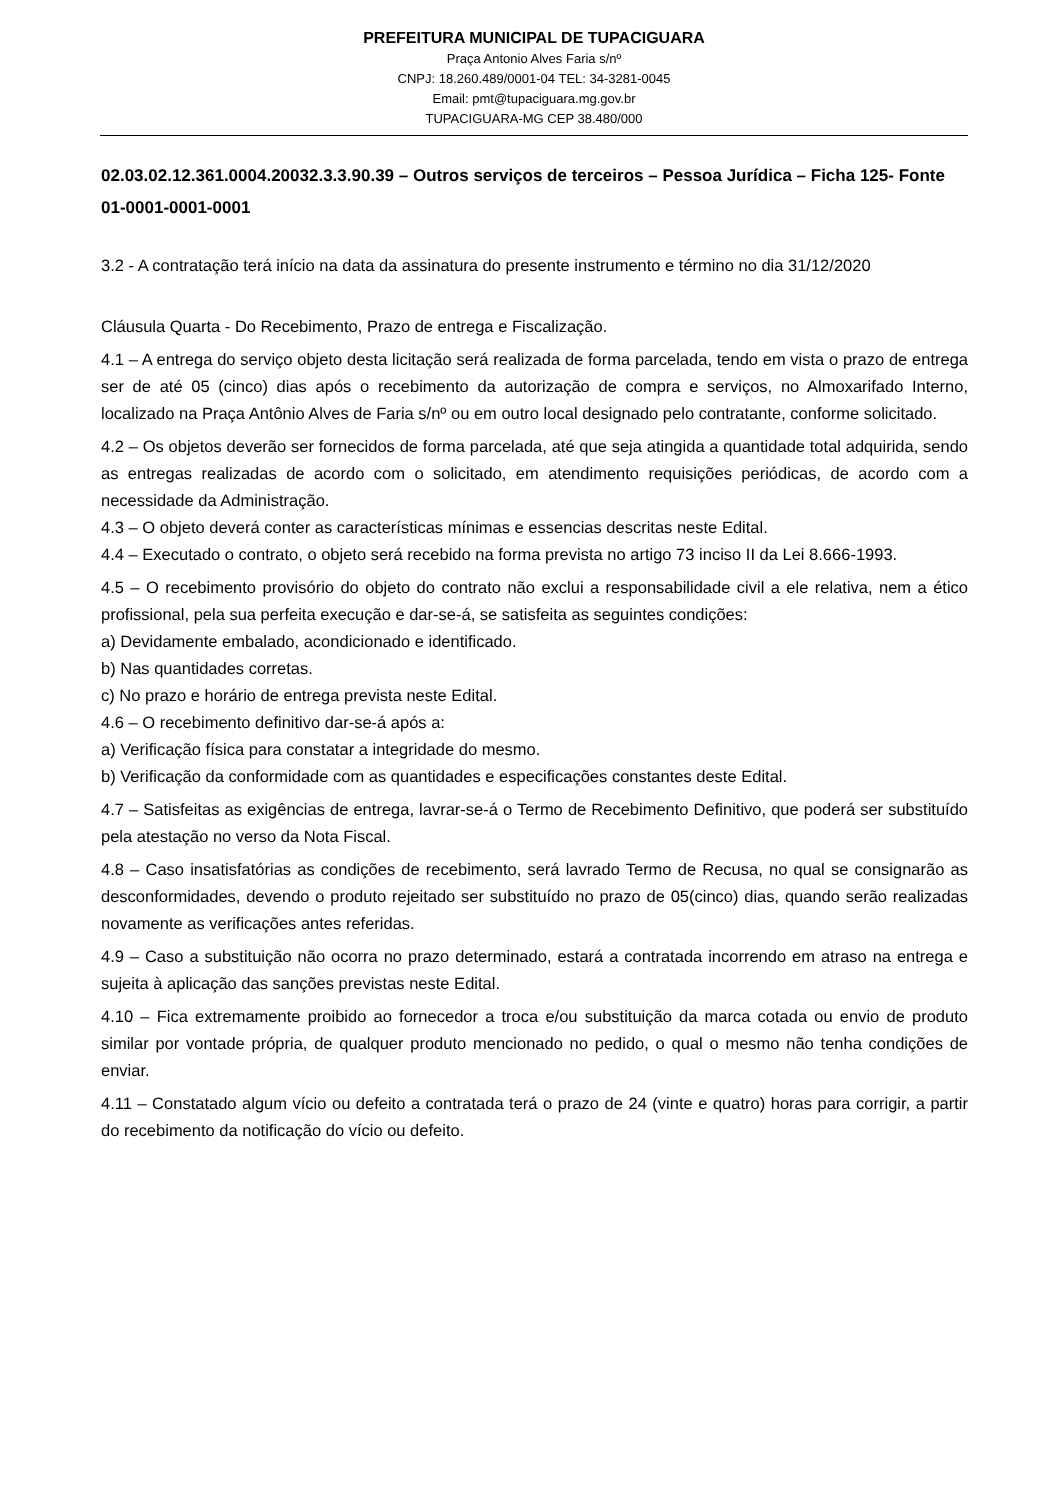PREFEITURA MUNICIPAL DE TUPACIGUARA
Praça Antonio Alves Faria s/nº
CNPJ: 18.260.489/0001-04 TEL: 34-3281-0045
Email: pmt@tupaciguara.mg.gov.br
TUPACIGUARA-MG CEP 38.480/000
02.03.02.12.361.0004.20032.3.3.90.39 – Outros serviços de terceiros – Pessoa Jurídica – Ficha 125- Fonte 01-0001-0001-0001
3.2 - A contratação terá início na data da assinatura do presente instrumento e término no dia 31/12/2020
Cláusula Quarta - Do Recebimento, Prazo de entrega e Fiscalização.
4.1 – A entrega do serviço objeto desta licitação será realizada de forma parcelada, tendo em vista o prazo de entrega ser de até 05 (cinco) dias após o recebimento da autorização de compra e serviços, no Almoxarifado Interno, localizado na Praça Antônio Alves de Faria s/nº ou em outro local designado pelo contratante, conforme solicitado.
4.2 – Os objetos deverão ser fornecidos de forma parcelada, até que seja atingida a quantidade total adquirida, sendo as entregas realizadas de acordo com o solicitado, em atendimento requisições periódicas, de acordo com a necessidade da Administração.
4.3 – O objeto deverá conter as características mínimas e essencias descritas neste Edital.
4.4 – Executado o contrato, o objeto será recebido na forma prevista no artigo 73 inciso II da Lei 8.666-1993.
4.5 – O recebimento provisório do objeto do contrato não exclui a responsabilidade civil a ele relativa, nem a ético profissional, pela sua perfeita execução e dar-se-á, se satisfeita as seguintes condições:
a) Devidamente embalado, acondicionado e identificado.
b) Nas quantidades corretas.
c) No prazo e horário de entrega prevista neste Edital.
4.6 – O recebimento definitivo dar-se-á após a:
a) Verificação física para constatar a integridade do mesmo.
b) Verificação da conformidade com as quantidades e especificações constantes deste Edital.
4.7 – Satisfeitas as exigências de entrega, lavrar-se-á o Termo de Recebimento Definitivo, que poderá ser substituído pela atestação no verso da Nota Fiscal.
4.8 – Caso insatisfatórias as condições de recebimento, será lavrado Termo de Recusa, no qual se consignarão as desconformidades, devendo o produto rejeitado ser substituído no prazo de 05(cinco) dias, quando serão realizadas novamente as verificações antes referidas.
4.9 – Caso a substituição não ocorra no prazo determinado, estará a contratada incorrendo em atraso na entrega e sujeita à aplicação das sanções previstas neste Edital.
4.10 – Fica extremamente proibido ao fornecedor a troca e/ou substituição da marca cotada ou envio de produto similar por vontade própria, de qualquer produto mencionado no pedido, o qual o mesmo não tenha condições de enviar.
4.11 – Constatado algum vício ou defeito a contratada terá o prazo de 24 (vinte e quatro) horas para corrigir, a partir do recebimento da notificação do vício ou defeito.